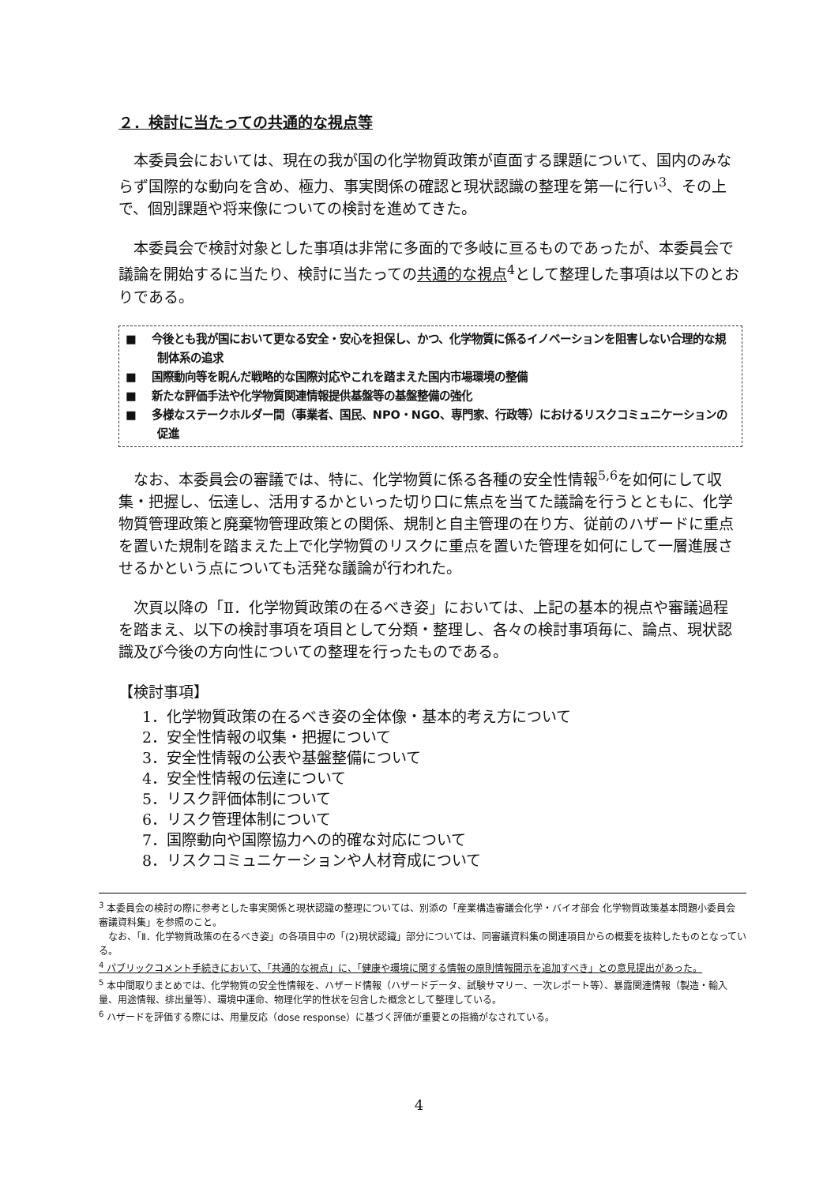２．検討に当たっての共通的な視点等
本委員会においては、現在の我が国の化学物質政策が直面する課題について、国内のみならず国際的な動向を含め、極力、事実関係の確認と現状認識の整理を第一に行い<sup>3</sup>、その上で、個別課題や将来像についての検討を進めてきた。
本委員会で検討対象とした事項は非常に多面的で多岐に亘るものであったが、本委員会で議論を開始するに当たり、検討に当たっての共通的な視点<sup>4</sup>として整理した事項は以下のとおりである。
■　 今後とも我が国において更なる安全・安心を担保し、かつ、化学物質に係るイノベーションを阻害しない合理的な規制体系の追求
■　 国際動向等を睨んだ戦略的な国際対応やこれを踏まえた国内市場環境の整備
■　 新たな評価手法や化学物質関連情報提供基盤等の基盤整備の強化
■　 多様なステークホルダー間（事業者、国民、NPO・NGO、専門家、行政等）におけるリスクコミュニケーションの促進
なお、本委員会の審議では、特に、化学物質に係る各種の安全性情報<sup>5,6</sup>を如何にして収集・把握し、伝達し、活用するかといった切り口に焦点を当てた議論を行うとともに、化学物質管理政策と廃棄物管理政策との関係、規制と自主管理の在り方、従前のハザードに重点を置いた規制を踏まえた上で化学物質のリスクに重点を置いた管理を如何にして一層進展させるかという点についても活発な議論が行われた。
次頁以降の「Ⅱ．化学物質政策の在るべき姿」においては、上記の基本的視点や審議過程を踏まえ、以下の検討事項を項目として分類・整理し、各々の検討事項毎に、論点、現状認識及び今後の方向性についての整理を行ったものである。
【検討事項】
1．化学物質政策の在るべき姿の全体像・基本的考え方について
2．安全性情報の収集・把握について
3．安全性情報の公表や基盤整備について
4．安全性情報の伝達について
5．リスク評価体制について
6．リスク管理体制について
7．国際動向や国際協力への的確な対応について
8．リスクコミュニケーションや人材育成について
<sup>3</sup> 本委員会の検討の際に参考とした事実関係と現状認識の整理については、別添の「産業構造審議会化学・バイオ部会 化学物質政策基本問題小委員会 審議資料集」を参照のこと。
　なお、「Ⅱ．化学物質政策の在るべき姿」の各項目中の「(2)現状認識」部分については、同審議資料集の関連項目からの概要を抜粋したものとなっている。
<sup>4</sup> パブリックコメント手続きにおいて、「共通的な視点」に、「健康や環境に関する情報の原則情報開示を追加すべき」との意見提出があった。
<sup>5</sup> 本中間取りまとめでは、化学物質の安全性情報を、ハザード情報（ハザードデータ、試験サマリー、一次レポート等）、暴露関連情報（製造・輸入量、用途情報、排出量等）、環境中運命、物理化学的性状を包含した概念として整理している。
<sup>6</sup> ハザードを評価する際には、用量反応（dose response）に基づく評価が重要との指摘がなされている。
4